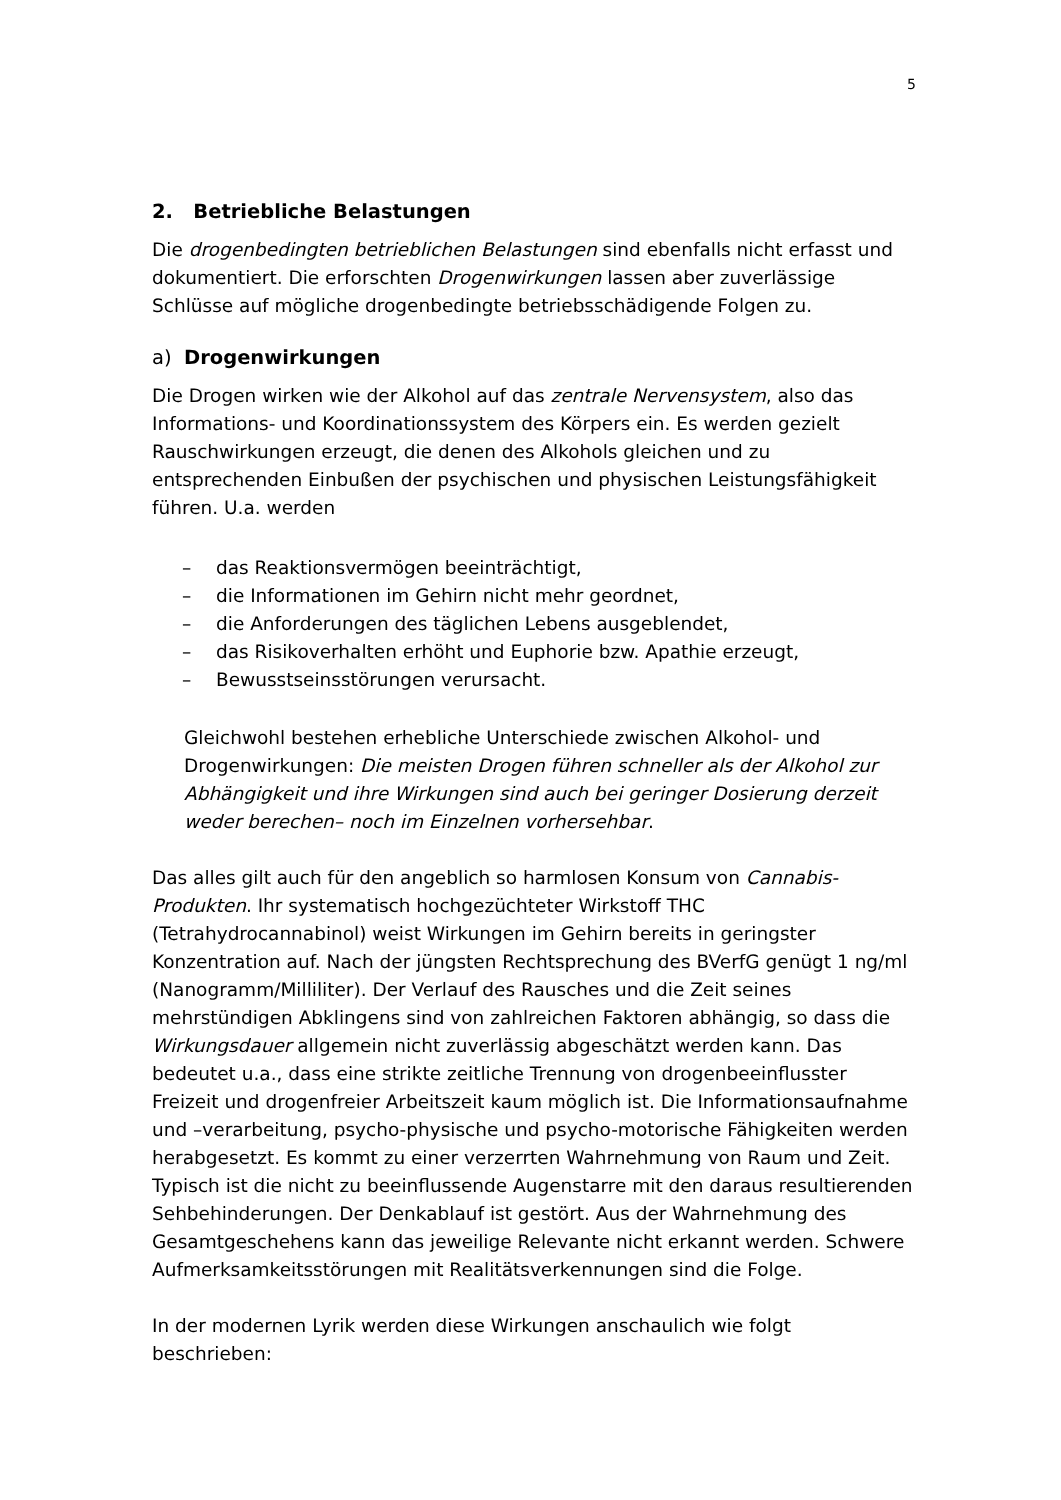5
2. Betriebliche Belastungen
Die drogenbedingten betrieblichen Belastungen sind ebenfalls nicht erfasst und dokumentiert. Die erforschten Drogenwirkungen lassen aber zuverlässige Schlüsse auf mögliche drogenbedingte betriebsschädigende Folgen zu.
a) Drogenwirkungen
Die Drogen wirken wie der Alkohol auf das zentrale Nervensystem, also das Informations- und Koordinationssystem des Körpers ein. Es werden gezielt Rauschwirkungen erzeugt, die denen des Alkohols gleichen und zu entsprechenden Einbußen der psychischen und physischen Leistungsfähigkeit führen. U.a. werden
– das Reaktionsvermögen beeinträchtigt,
– die Informationen im Gehirn nicht mehr geordnet,
– die Anforderungen des täglichen Lebens ausgeblendet,
– das Risikoverhalten erhöht und Euphorie bzw. Apathie erzeugt,
– Bewusstseinsstörungen verursacht.
Gleichwohl bestehen erhebliche Unterschiede zwischen Alkohol- und Drogenwirkungen: Die meisten Drogen führen schneller als der Alkohol zur Abhängigkeit und ihre Wirkungen sind auch bei geringer Dosierung derzeit weder berechen– noch im Einzelnen vorhersehbar.
Das alles gilt auch für den angeblich so harmlosen Konsum von Cannabis-Produkten. Ihr systematisch hochgezüchteter Wirkstoff THC (Tetrahydrocannabinol) weist Wirkungen im Gehirn bereits in geringster Konzentration auf. Nach der jüngsten Rechtsprechung des BVerfG genügt 1 ng/ml (Nanogramm/Milliliter). Der Verlauf des Rausches und die Zeit seines mehrstündigen Abklingens sind von zahlreichen Faktoren abhängig, so dass die Wirkungsdauer allgemein nicht zuverlässig abgeschätzt werden kann. Das bedeutet u.a., dass eine strikte zeitliche Trennung von drogenbeeinflusster Freizeit und drogenfreier Arbeitszeit kaum möglich ist. Die Informationsaufnahme und –verarbeitung, psycho-physische und psycho-motorische Fähigkeiten werden herabgesetzt. Es kommt zu einer verzerrten Wahrnehmung von Raum und Zeit. Typisch ist die nicht zu beeinflussende Augenstarre mit den daraus resultierenden Sehbehinderungen. Der Denkablauf ist gestört. Aus der Wahrnehmung des Gesamtgeschehens kann das jeweilige Relevante nicht erkannt werden. Schwere Aufmerksamkeitsstörungen mit Realitätsverkennungen sind die Folge.
In der modernen Lyrik werden diese Wirkungen anschaulich wie folgt beschrieben: